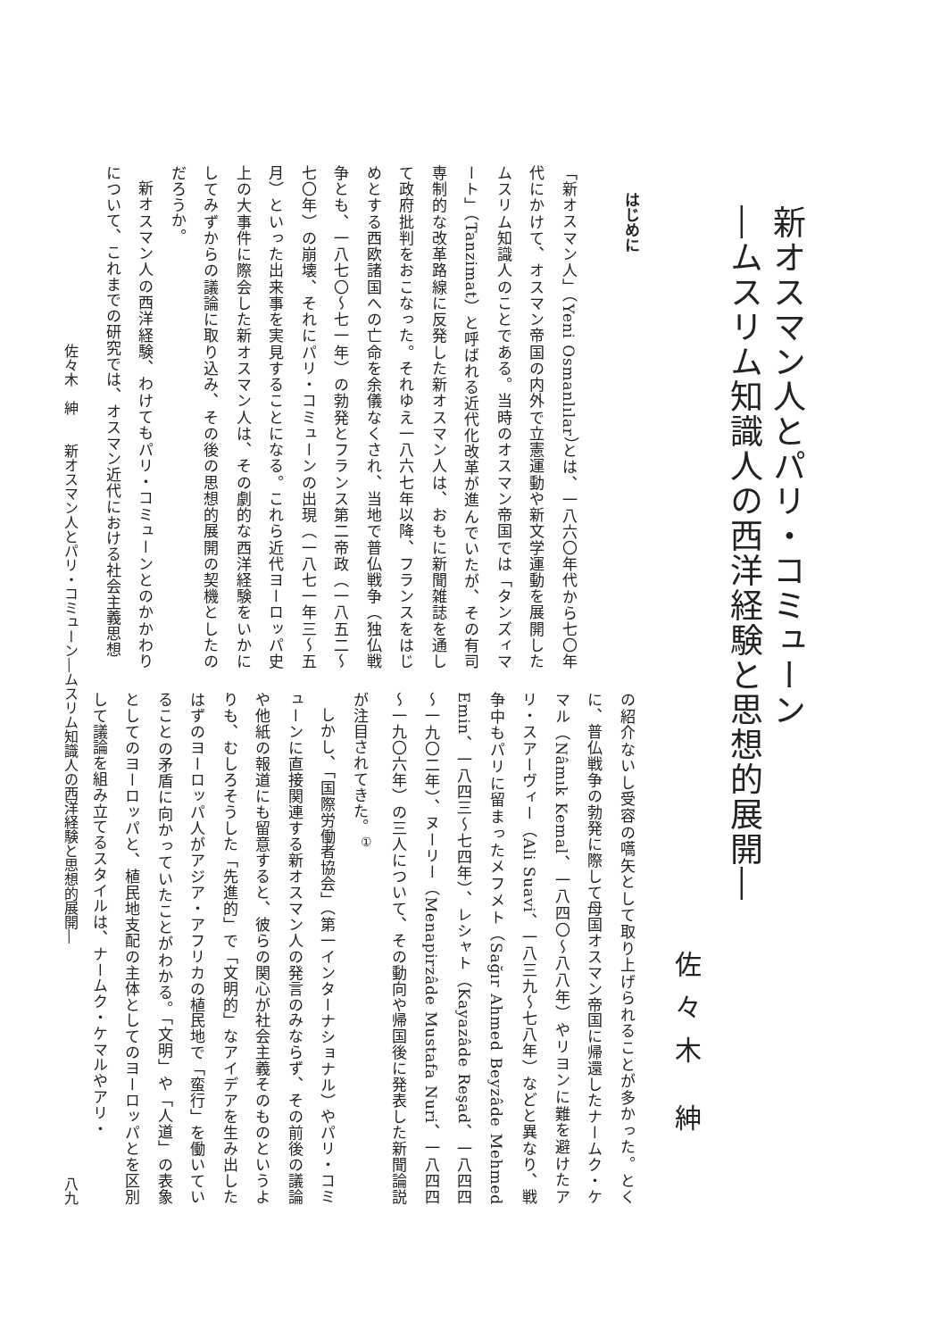新オスマン人とパリ・コミューン
―ムスリム知識人の西洋経験と思想的展開―
佐々木 紳
はじめに
「新オスマン人」（Yeni Osmanlılar）とは、一八六〇年代から七〇年代にかけて、オスマン帝国の内外で立憲運動や新文学運動を展開したムスリム知識人のことである。当時のオスマン帝国では「タンズィマート」（Tanzimat）と呼ばれる近代化改革が進んでいたが、その有司専制的な改革路線に反発した新オスマン人は、おもに新聞雑誌を通して政府批判をおこなった。それゆえ一八六七年以降、フランスをはじめとする西欧諸国への亡命を余儀なくされ、当地で普仏戦争（独仏戦争とも、一八七〇～七一年）の勃発とフランス第二帝政（一八五二～七〇年）の崩壊、それにパリ・コミューンの出現（一八七一年三～五月）といった出来事を実見することになる。これら近代ヨーロッパ史上の大事件に際会した新オスマン人は、その劇的な西洋経験をいかにしてみずからの議論に取り込み、その後の思想的展開の契機としたのだろうか。
新オスマン人の西洋経験、わけてもパリ・コミューンとのかかわりについて、これまでの研究では、オスマン近代における社会主義思想
の紹介ないし受容の嚆矢として取り上げられることが多かった。とくに、普仏戦争の勃発に際して母国オスマン帝国に帰還したナームク・ケマル（Nâmık Kemal、一八四〇～八八年）やリヨンに難を避けたアリ・スアーヴィー（Ali Suavi、一八三九～七八年）などと異なり、戦争中もパリに留まったメフメト（Sağır Ahmed Beyzâde Mehmed Emin、一八四三～七四年）、レシャト（Kayazâde Reşad、一八四四～一九〇二年）、ヌーリー（Menapirzâde Mustafa Nuri、一八四四～一九〇六年）の三人について、その動向や帰国後に発表した新聞論説が注目されてきた。<sup>①</sup>
しかし、「国際労働者協会」（第一インターナショナル）やパリ・コミューンに直接関連する新オスマン人の発言のみならず、その前後の議論や他紙の報道にも留意すると、彼らの関心が社会主義そのものというよりも、むしろそうした「先進的」で「文明的」なアイデアを生み出したはずのヨーロッパ人がアジア・アフリカの植民地で「蛮行」を働いていることの矛盾に向かっていたことがわかる。「文明」や「人道」の表象としてのヨーロッパと、植民地支配の主体としてのヨーロッパとを区別して議論を組み立てるスタイルは、ナームク・ケマルやアリ・
佐々木　紳　　新オスマン人とパリ・コミューン―ムスリム知識人の西洋経験と思想的展開― 八九